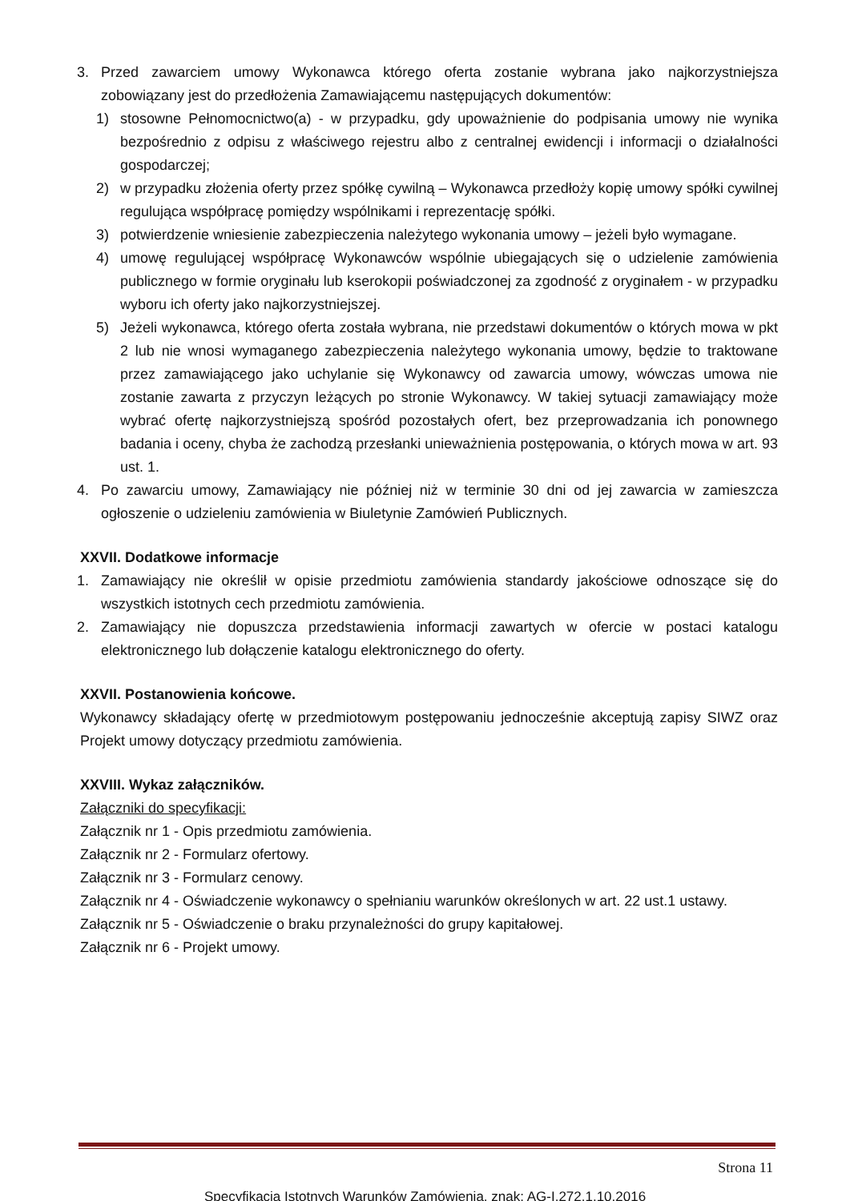3. Przed zawarciem umowy Wykonawca którego oferta zostanie wybrana jako najkorzystniejsza zobowiązany jest do przedłożenia Zamawiającemu następujących dokumentów:
1) stosowne Pełnomocnictwo(a) - w przypadku, gdy upoważnienie do podpisania umowy nie wynika bezpośrednio z odpisu z właściwego rejestru albo z centralnej ewidencji i informacji o działalności gospodarczej;
2) w przypadku złożenia oferty przez spółkę cywilną – Wykonawca przedłoży kopię umowy spółki cywilnej regulująca współpracę pomiędzy wspólnikami i reprezentację spółki.
3) potwierdzenie wniesienie zabezpieczenia należytego wykonania umowy – jeżeli było wymagane.
4) umowę regulującej współpracę Wykonawców wspólnie ubiegających się o udzielenie zamówienia publicznego w formie oryginału lub kserokopii poświadczonej za zgodność z oryginałem - w przypadku wyboru ich oferty jako najkorzystniejszej.
5) Jeżeli wykonawca, którego oferta została wybrana, nie przedstawi dokumentów o których mowa w pkt 2 lub nie wnosi wymaganego zabezpieczenia należytego wykonania umowy, będzie to traktowane przez zamawiającego jako uchylanie się Wykonawcy od zawarcia umowy, wówczas umowa nie zostanie zawarta z przyczyn leżących po stronie Wykonawcy. W takiej sytuacji zamawiający może wybrać ofertę najkorzystniejszą spośród pozostałych ofert, bez przeprowadzania ich ponownego badania i oceny, chyba że zachodzą przesłanki unieważnienia postępowania, o których mowa w art. 93 ust. 1.
4. Po zawarciu umowy, Zamawiający nie później niż w terminie 30 dni od jej zawarcia w zamieszcza ogłoszenie o udzieleniu zamówienia w Biuletynie Zamówień Publicznych.
XXVII. Dodatkowe informacje
1. Zamawiający nie określił w opisie przedmiotu zamówienia standardy jakościowe odnoszące się do wszystkich istotnych cech przedmiotu zamówienia.
2. Zamawiający nie dopuszcza przedstawienia informacji zawartych w ofercie w postaci katalogu elektronicznego lub dołączenie katalogu elektronicznego do oferty.
XXVII. Postanowienia końcowe.
Wykonawcy składający ofertę w przedmiotowym postępowaniu jednocześnie akceptują zapisy SIWZ oraz Projekt umowy dotyczący przedmiotu zamówienia.
XXVIII. Wykaz załączników.
Załączniki do specyfikacji:
Załącznik nr 1 - Opis przedmiotu zamówienia.
Załącznik nr 2 - Formularz ofertowy.
Załącznik nr 3 - Formularz cenowy.
Załącznik nr 4 - Oświadczenie wykonawcy o spełnianiu warunków określonych w art. 22 ust.1 ustawy.
Załącznik nr 5 - Oświadczenie o braku przynależności do grupy kapitałowej.
Załącznik nr 6 - Projekt umowy.
Strona 11
Specyfikacja Istotnych Warunków Zamówienia, znak: AG-I.272.1.10.2016